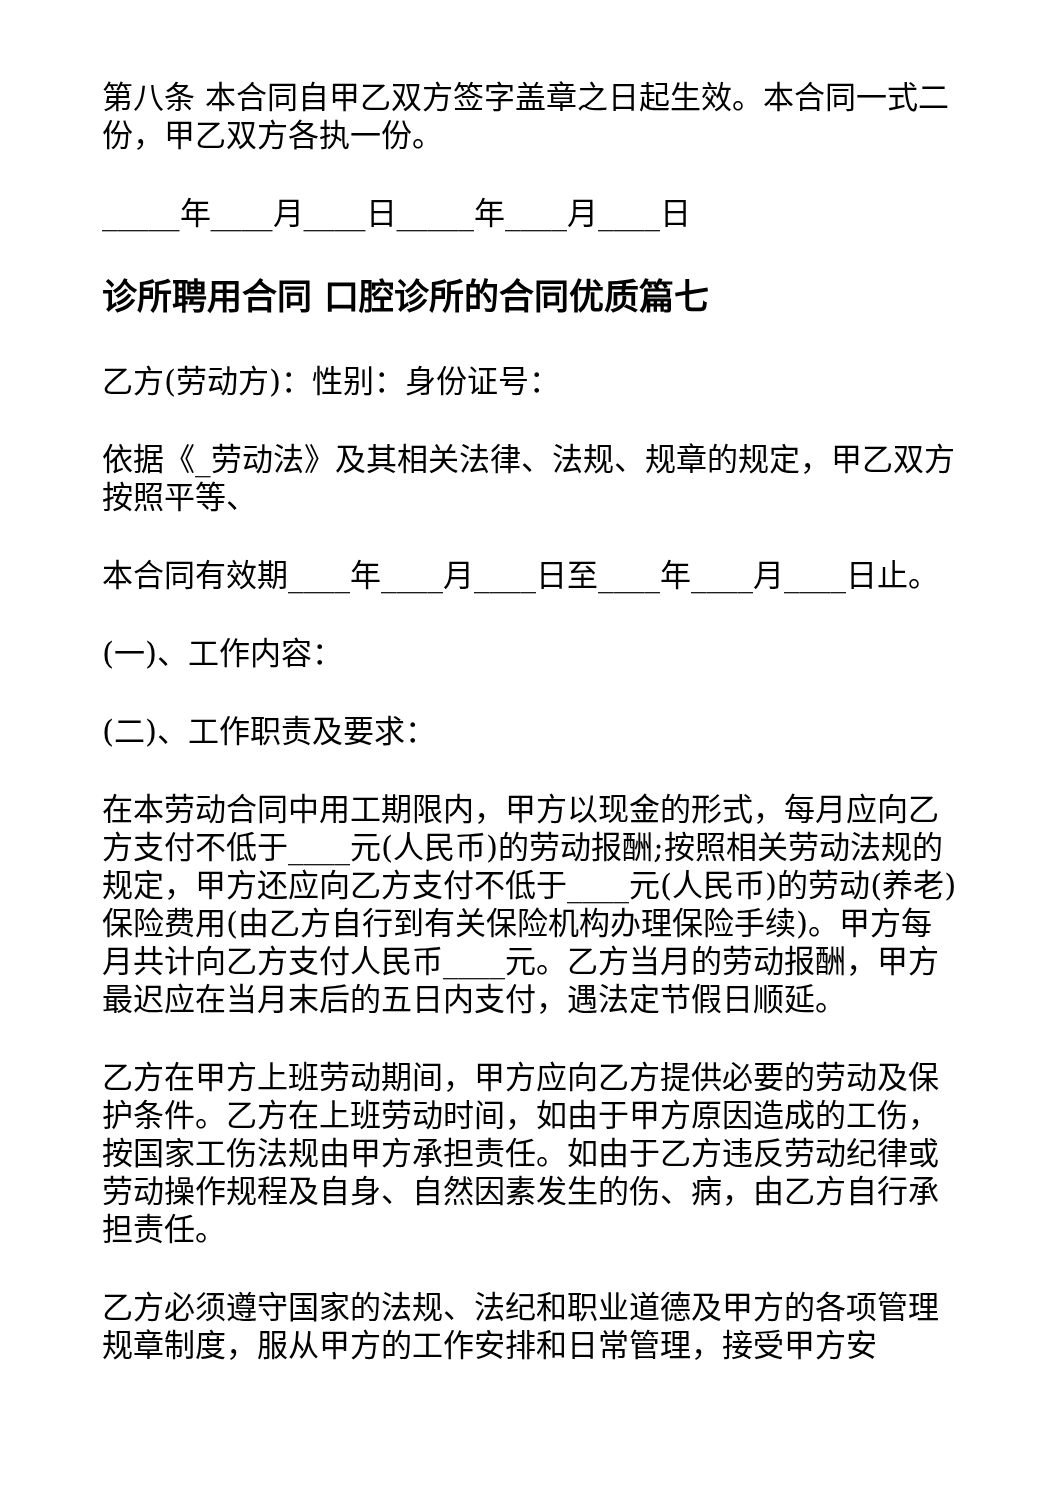第八条 本合同自甲乙双方签字盖章之日起生效。本合同一式二份，甲乙双方各执一份。
_____年____月____日_____年____月____日
诊所聘用合同 口腔诊所的合同优质篇七
乙方(劳动方)：性别：身份证号：
依据《_劳动法》及其相关法律、法规、规章的规定，甲乙双方按照平等、
本合同有效期____年____月____日至____年____月____日止。
(一)、工作内容：
(二)、工作职责及要求：
在本劳动合同中用工期限内，甲方以现金的形式，每月应向乙方支付不低于____元(人民币)的劳动报酬;按照相关劳动法规的规定，甲方还应向乙方支付不低于____元(人民币)的劳动(养老)保险费用(由乙方自行到有关保险机构办理保险手续)。甲方每月共计向乙方支付人民币____元。乙方当月的劳动报酬，甲方最迟应在当月末后的五日内支付，遇法定节假日顺延。
乙方在甲方上班劳动期间，甲方应向乙方提供必要的劳动及保护条件。乙方在上班劳动时间，如由于甲方原因造成的工伤，按国家工伤法规由甲方承担责任。如由于乙方违反劳动纪律或劳动操作规程及自身、自然因素发生的伤、病，由乙方自行承担责任。
乙方必须遵守国家的法规、法纪和职业道德及甲方的各项管理规章制度，服从甲方的工作安排和日常管理，接受甲方安